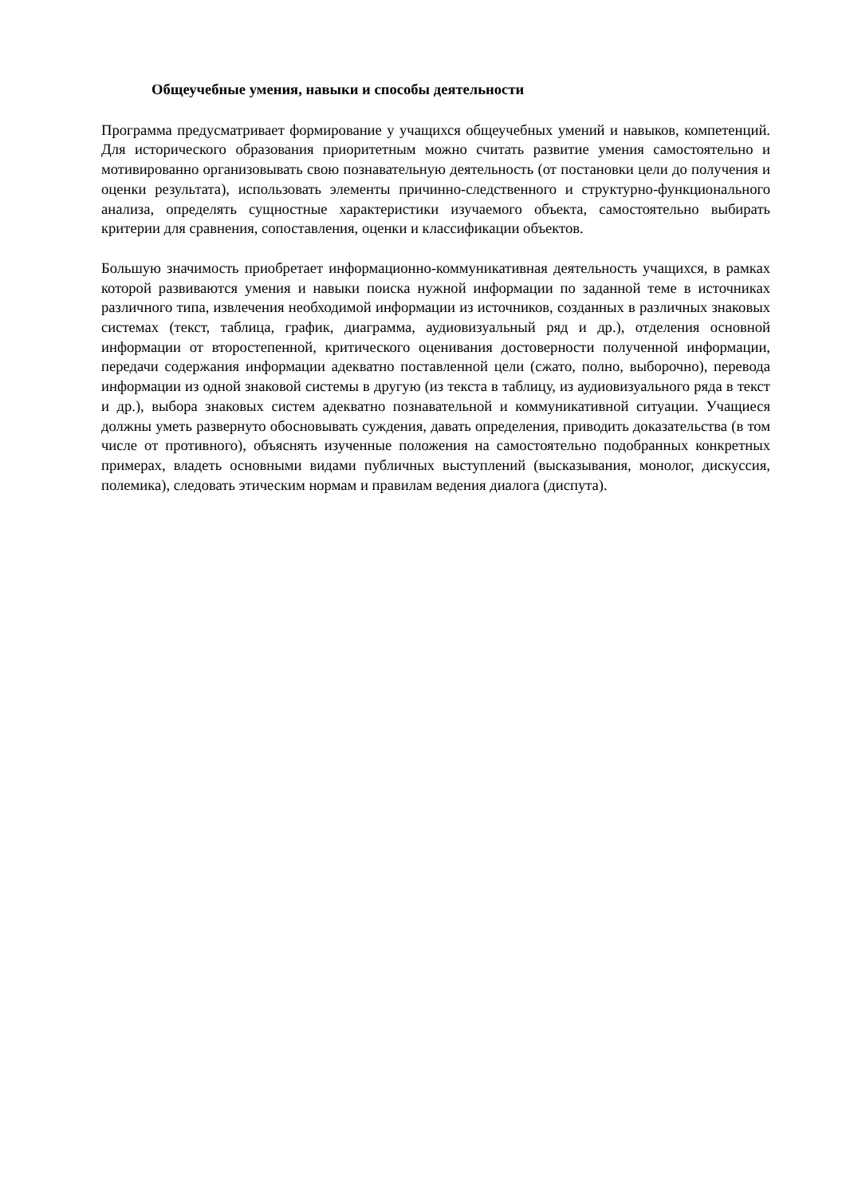Общеучебные умения, навыки и способы деятельности
Программа предусматривает формирование у учащихся общеучебных умений и навыков, компетенций. Для исторического образования приоритетным можно считать развитие умения самостоятельно и мотивированно организовывать свою познавательную деятельность (от постановки цели до получения и оценки результата), использовать элементы причинно-следственного и структурно-функционального анализа, определять сущностные характеристики изучаемого объекта, самостоятельно выбирать критерии для сравнения, сопоставления, оценки и классификации объектов.
Большую значимость приобретает информационно-коммуникативная деятельность учащихся, в рамках которой развиваются умения и навыки поиска нужной информации по заданной теме в источниках различного типа, извлечения необходимой информации из источников, созданных в различных знаковых системах (текст, таблица, график, диаграмма, аудиовизуальный ряд и др.), отделения основной информации от второстепенной, критического оценивания достоверности полученной информации, передачи содержания информации адекватно поставленной цели (сжато, полно, выборочно), перевода информации из одной знаковой системы в другую (из текста в таблицу, из аудиовизуального ряда в текст и др.), выбора знаковых систем адекватно познавательной и коммуникативной ситуации. Учащиеся должны уметь развернуто обосновывать суждения, давать определения, приводить доказательства (в том числе от противного), объяснять изученные положения на самостоятельно подобранных конкретных примерах, владеть основными видами публичных выступлений (высказывания, монолог, дискуссия, полемика), следовать этическим нормам и правилам ведения диалога (диспута).